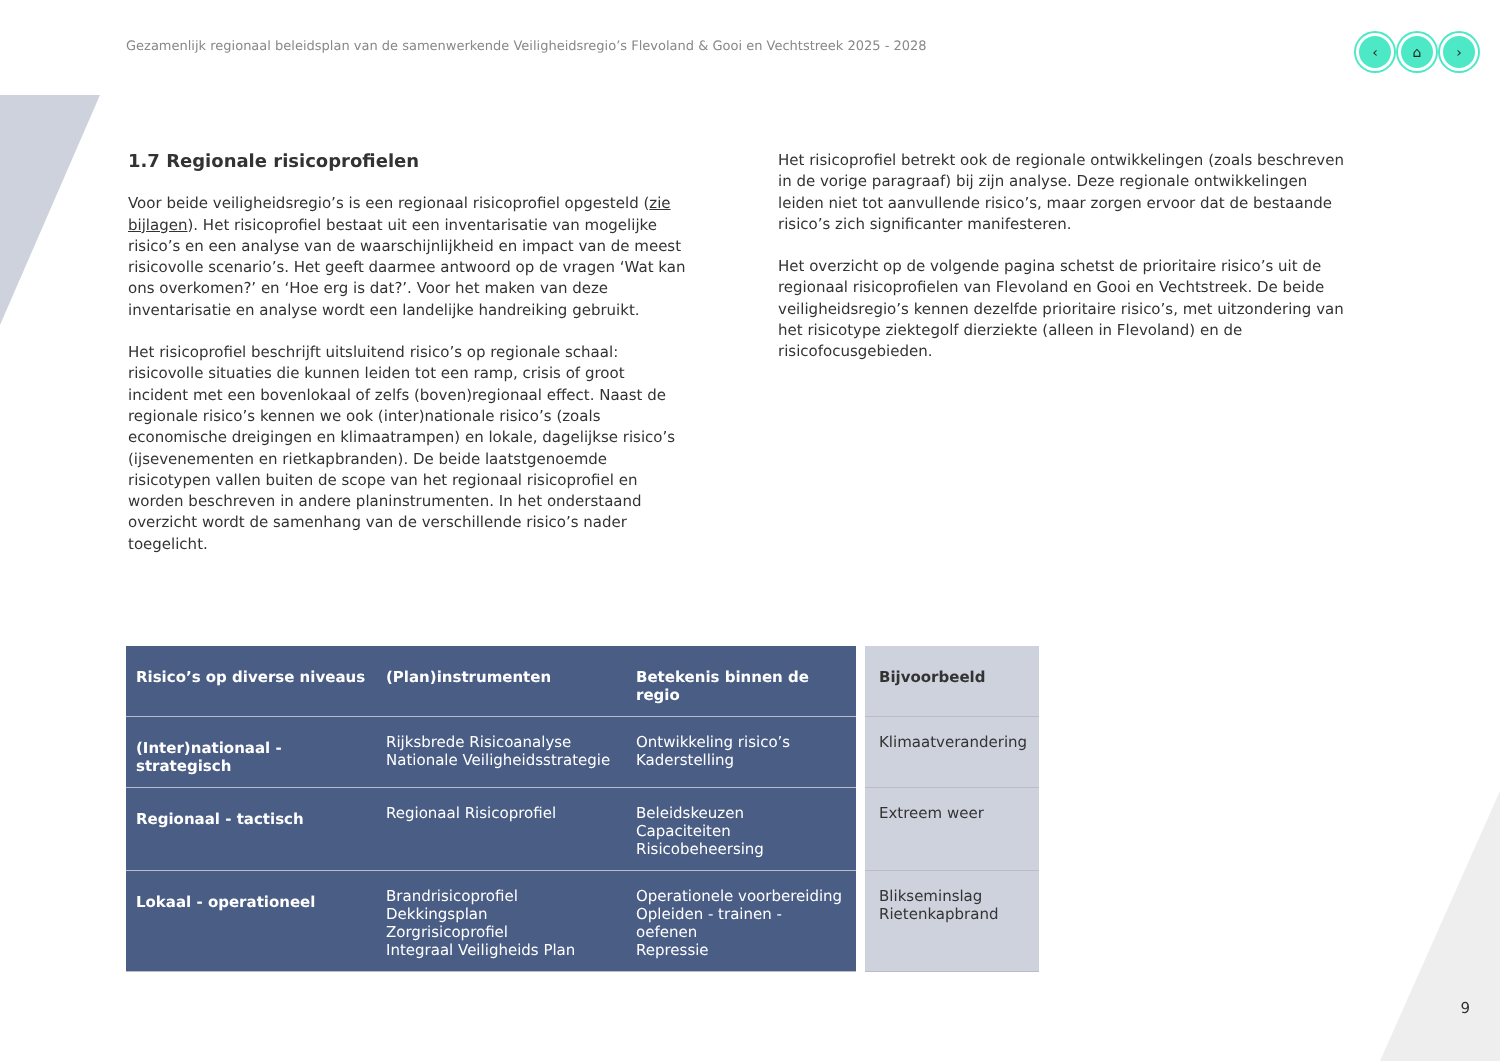Gezamenlijk regionaal beleidsplan van de samenwerkende Veiligheidsregio’s Flevoland & Gooi en Vechtstreek 2025 - 2028
‹ ⌂ ›
1.7 Regionale risicoprofielen
Voor beide veiligheidsregio’s is een regionaal risicoprofiel opgesteld (zie bijlagen). Het risicoprofiel bestaat uit een inventarisatie van mogelijke risico’s en een analyse van de waarschijnlijkheid en impact van de meest risicovolle scenario’s. Het geeft daarmee antwoord op de vragen ‘Wat kan ons overkomen?’ en ‘Hoe erg is dat?’. Voor het maken van deze inventarisatie en analyse wordt een landelijke handreiking gebruikt.
Het risicoprofiel beschrijft uitsluitend risico’s op regionale schaal: risicovolle situaties die kunnen leiden tot een ramp, crisis of groot incident met een bovenlokaal of zelfs (boven)regionaal effect. Naast de regionale risico’s kennen we ook (inter)nationale risico’s (zoals economische dreigingen en klimaatrampen) en lokale, dagelijkse risico’s (ijsevenementen en rietkapbranden). De beide laatstgenoemde risicotypen vallen buiten de scope van het regionaal risicoprofiel en worden beschreven in andere planinstrumenten. In het onderstaand overzicht wordt de samenhang van de verschillende risico’s nader toegelicht.
Het risicoprofiel betrekt ook de regionale ontwikkelingen (zoals beschreven in de vorige paragraaf) bij zijn analyse. Deze regionale ontwikkelingen leiden niet tot aanvullende risico’s, maar zorgen ervoor dat de bestaande risico’s zich significanter manifesteren.
Het overzicht op de volgende pagina schetst de prioritaire risico’s uit de regionaal risicoprofielen van Flevoland en Gooi en Vechtstreek. De beide veiligheidsregio’s kennen dezelfde prioritaire risico’s, met uitzondering van het risicotype ziektegolf dierziekte (alleen in Flevoland) en de risicofocusgebieden.
| Risico’s op diverse niveaus | (Plan)instrumenten | Betekenis binnen de regio | Bijvoorbeeld |
| --- | --- | --- | --- |
| (Inter)nationaal - strategisch | Rijksbrede Risicoanalyse Nationale Veiligheidsstrategie | Ontwikkeling risico’s Kaderstelling | Klimaatverandering |
| Regionaal - tactisch | Regionaal Risicoprofiel | Beleidskeuzen Capaciteiten Risicobeheersing | Extreem weer |
| Lokaal - operationeel | Brandrisicoprofiel Dekkingsplan Zorgrisicoprofiel Integraal Veiligheids Plan | Operationele voorbereiding Opleiden - trainen - oefenen Repressie | Blikseminslag Rietenkapbrand |
9